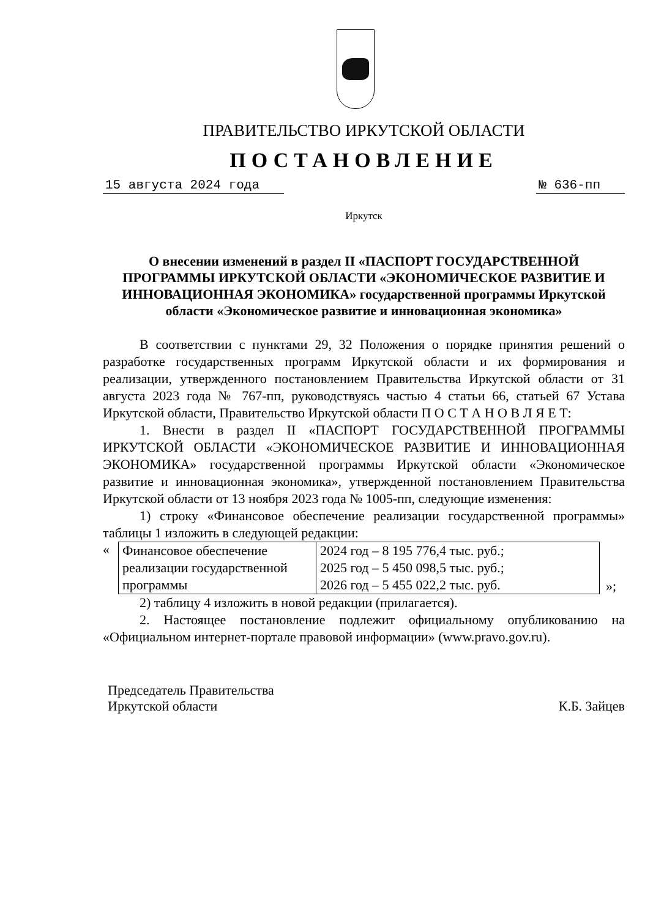ПРАВИТЕЛЬСТВО ИРКУТСКОЙ ОБЛАСТИ
ПОСТАНОВЛЕНИЕ
15 августа 2024 года № 636-пп
Иркутск
О внесении изменений в раздел II «ПАСПОРТ ГОСУДАРСТВЕННОЙ ПРОГРАММЫ ИРКУТСКОЙ ОБЛАСТИ «ЭКОНОМИЧЕСКОЕ РАЗВИТИЕ И ИННОВАЦИОННАЯ ЭКОНОМИКА» государственной программы Иркутской области «Экономическое развитие и инновационная экономика»
В соответствии с пунктами 29, 32 Положения о порядке принятия решений о разработке государственных программ Иркутской области и их формирования и реализации, утвержденного постановлением Правительства Иркутской области от 31 августа 2023 года № 767-пп, руководствуясь частью 4 статьи 66, статьей 67 Устава Иркутской области, Правительство Иркутской области П О С Т А Н О В Л Я Е Т:
1. Внести в раздел II «ПАСПОРТ ГОСУДАРСТВЕННОЙ ПРОГРАММЫ ИРКУТСКОЙ ОБЛАСТИ «ЭКОНОМИЧЕСКОЕ РАЗВИТИЕ И ИННОВАЦИОННАЯ ЭКОНОМИКА» государственной программы Иркутской области «Экономическое развитие и инновационная экономика», утвержденной постановлением Правительства Иркутской области от 13 ноября 2023 года № 1005-пп, следующие изменения:
1) строку «Финансовое обеспечение реализации государственной программы» таблицы 1 изложить в следующей редакции:
«
| Финансовое обеспечение реализации государственной программы | 2024 год – 8 195 776,4 тыс. руб.; 2025 год – 5 450 098,5 тыс. руб.; 2026 год – 5 455 022,2 тыс. руб. |
»;
2) таблицу 4 изложить в новой редакции (прилагается).
2. Настоящее постановление подлежит официальному опубликованию на «Официальном интернет-портале правовой информации» (www.pravo.gov.ru).
Председатель Правительства
Иркутской области
К.Б. Зайцев